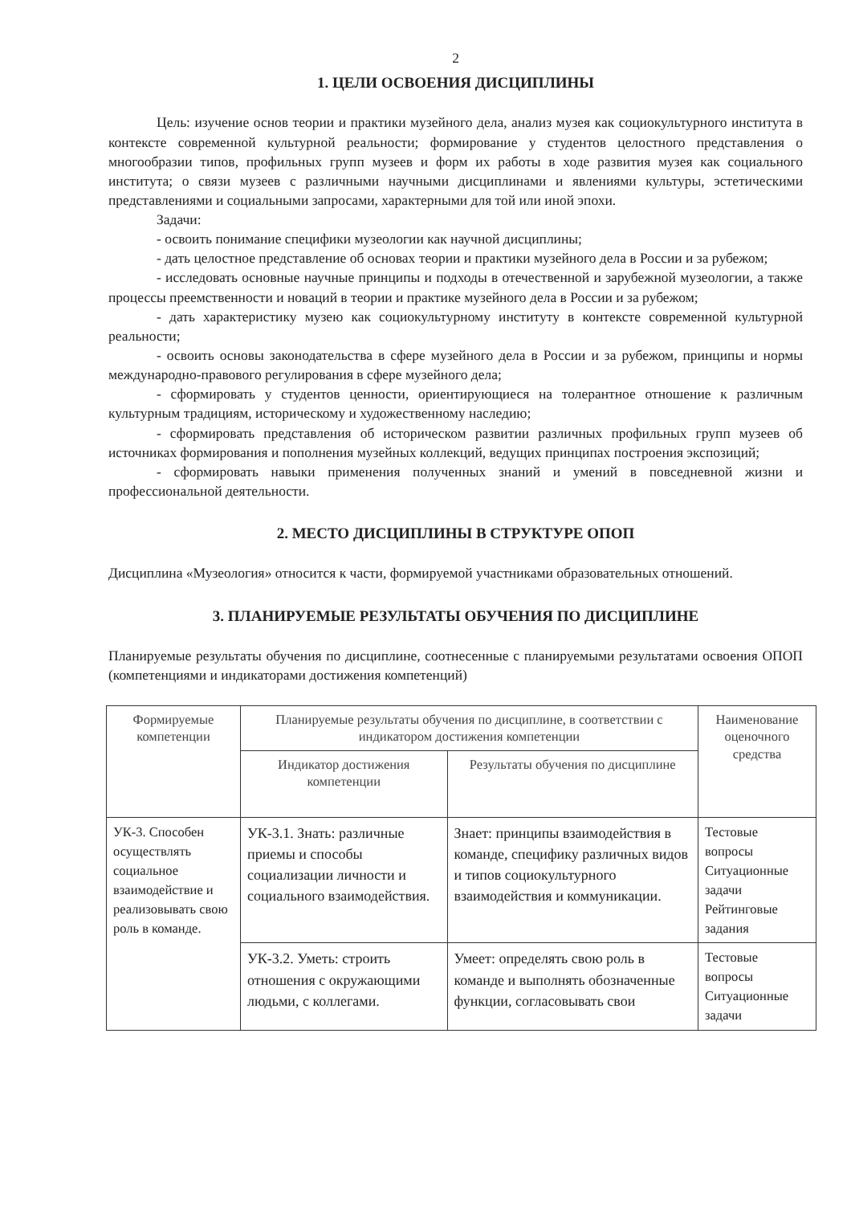2
1. ЦЕЛИ ОСВОЕНИЯ ДИСЦИПЛИНЫ
Цель: изучение основ теории и практики музейного дела, анализ музея как социокультурного института в контексте современной культурной реальности; формирование у студентов целостного представления о многообразии типов, профильных групп музеев и форм их работы в ходе развития музея как социального института; о связи музеев с различными научными дисциплинами и явлениями культуры, эстетическими представлениями и социальными запросами, характерными для той или иной эпохи.
Задачи:
- освоить понимание специфики музеологии как научной дисциплины;
- дать целостное представление об основах теории и практики музейного дела в России и за рубежом;
- исследовать основные научные принципы и подходы в отечественной и зарубежной музеологии, а также процессы преемственности и новаций в теории и практике музейного дела в России и за рубежом;
- дать характеристику музею как социокультурному институту в контексте современной культурной реальности;
- освоить основы законодательства в сфере музейного дела в России и за рубежом, принципы и нормы международно-правового регулирования в сфере музейного дела;
- сформировать у студентов ценности, ориентирующиеся на толерантное отношение к различным культурным традициям, историческому и художественному наследию;
- сформировать представления об историческом развитии различных профильных групп музеев об источниках формирования и пополнения музейных коллекций, ведущих принципах построения экспозиций;
- сформировать навыки применения полученных знаний и умений в повседневной жизни и профессиональной деятельности.
2. МЕСТО ДИСЦИПЛИНЫ В СТРУКТУРЕ ОПОП
Дисциплина «Музеология» относится к части, формируемой участниками образовательных отношений.
3. ПЛАНИРУЕМЫЕ РЕЗУЛЬТАТЫ ОБУЧЕНИЯ ПО ДИСЦИПЛИНЕ
Планируемые результаты обучения по дисциплине, соотнесенные с планируемыми результатами освоения ОПОП (компетенциями и индикаторами достижения компетенций)
| Формируемые компетенции | Планируемые результаты обучения по дисциплине, в соответствии с индикатором достижения компетенции | | Наименование оценочного средства |
| --- | --- | --- | --- |
| | Индикатор достижения компетенции | Результаты обучения по дисциплине | |
| УК-3. Способен осуществлять социальное взаимодействие и реализовывать свою роль в команде. | УК-3.1. Знать: различные приемы и способы социализации личности и социального взаимодействия. | Знает: принципы взаимодействия в команде, специфику различных видов и типов социокультурного взаимодействия и коммуникации. | Тестовые вопросы Ситуационные задачи Рейтинговые задания |
| | УК-3.2. Уметь: строить отношения с окружающими людьми, с коллегами. | Умеет: определять свою роль в команде и выполнять обозначенные функции, согласовывать свои | Тестовые вопросы Ситуационные задачи |